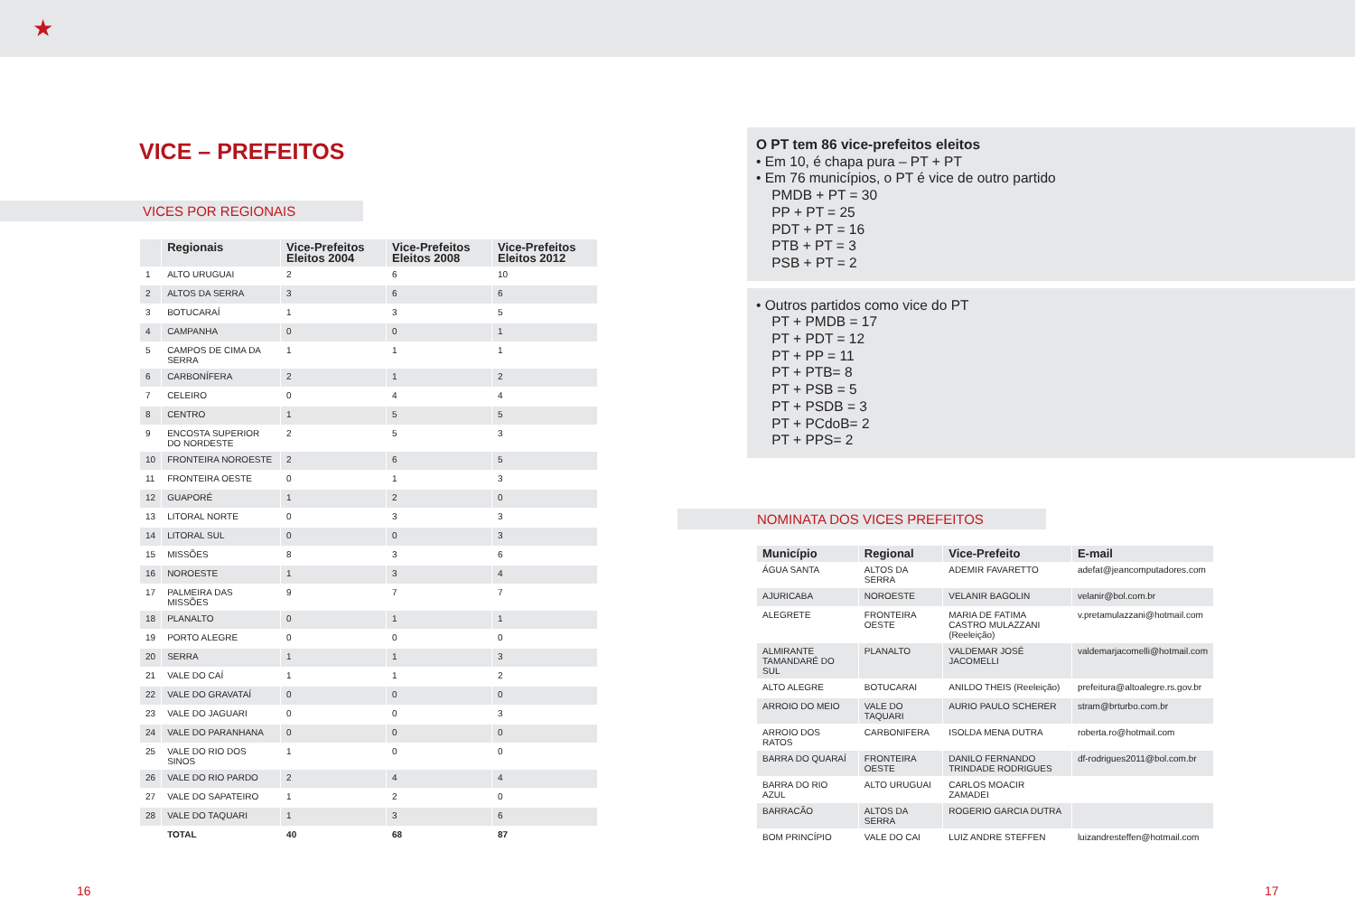★
VICE – PREFEITOS
VICES POR REGIONAIS
| | Regionais | Vice-Prefeitos Eleitos 2004 | Vice-Prefeitos Eleitos 2008 | Vice-Prefeitos Eleitos 2012 |
| --- | --- | --- | --- | --- |
| 1 | ALTO URUGUAI | 2 | 6 | 10 |
| 2 | ALTOS DA SERRA | 3 | 6 | 6 |
| 3 | BOTUCARAÍ | 1 | 3 | 5 |
| 4 | CAMPANHA | 0 | 0 | 1 |
| 5 | CAMPOS DE CIMA DA SERRA | 1 | 1 | 1 |
| 6 | CARBONÍFERA | 2 | 1 | 2 |
| 7 | CELEIRO | 0 | 4 | 4 |
| 8 | CENTRO | 1 | 5 | 5 |
| 9 | ENCOSTA SUPERIOR DO NORDESTE | 2 | 5 | 3 |
| 10 | FRONTEIRA NOROESTE | 2 | 6 | 5 |
| 11 | FRONTEIRA OESTE | 0 | 1 | 3 |
| 12 | GUAPORÉ | 1 | 2 | 0 |
| 13 | LITORAL NORTE | 0 | 3 | 3 |
| 14 | LITORAL SUL | 0 | 0 | 3 |
| 15 | MISSÕES | 8 | 3 | 6 |
| 16 | NOROESTE | 1 | 3 | 4 |
| 17 | PALMEIRA DAS MISSÕES | 9 | 7 | 7 |
| 18 | PLANALTO | 0 | 1 | 1 |
| 19 | PORTO ALEGRE | 0 | 0 | 0 |
| 20 | SERRA | 1 | 1 | 3 |
| 21 | VALE DO CAÍ | 1 | 1 | 2 |
| 22 | VALE DO GRAVATAÍ | 0 | 0 | 0 |
| 23 | VALE DO JAGUARI | 0 | 0 | 3 |
| 24 | VALE DO PARANHANA | 0 | 0 | 0 |
| 25 | VALE DO RIO DOS SINOS | 1 | 0 | 0 |
| 26 | VALE DO RIO PARDO | 2 | 4 | 4 |
| 27 | VALE DO SAPATEIRO | 1 | 2 | 0 |
| 28 | VALE DO TAQUARI | 1 | 3 | 6 |
| | TOTAL | 40 | 68 | 87 |
16
O PT tem 86 vice-prefeitos eleitos
• Em 10, é chapa pura – PT + PT
• Em 76 municípios, o PT é vice de outro partido
PMDB + PT = 30
PP + PT = 25
PDT + PT = 16
PTB + PT = 3
PSB + PT = 2
• Outros partidos como vice do PT
PT + PMDB = 17
PT + PDT = 12
PT + PP = 11
PT + PTB= 8
PT + PSB = 5
PT + PSDB = 3
PT + PCdoB= 2
PT + PPS= 2
NOMINATA DOS VICES PREFEITOS
| Município | Regional | Vice-Prefeito | E-mail |
| --- | --- | --- | --- |
| ÁGUA SANTA | ALTOS DA SERRA | ADEMIR FAVARETTO | adefat@jeancomputadores.com |
| AJURICABA | NOROESTE | VELANIR BAGOLIN | velanir@bol.com.br |
| ALEGRETE | FRONTEIRA OESTE | MARIA DE FATIMA CASTRO MULAZZANI (Reeleição) | v.pretamulazzani@hotmail.com |
| ALMIRANTE TAMANDARÉ DO SUL | PLANALTO | VALDEMAR JOSÉ JACOMELLI | valdemarjacomelli@hotmail.com |
| ALTO ALEGRE | BOTUCARAI | ANILDO THEIS (Reeleição) | prefeitura@altoalegre.rs.gov.br |
| ARROIO DO MEIO | VALE DO TAQUARI | AURIO PAULO SCHERER | stram@brturbo.com.br |
| ARROIO DOS RATOS | CARBONIFERA | ISOLDA MENA DUTRA | roberta.ro@hotmail.com |
| BARRA DO QUARAÍ | FRONTEIRA OESTE | DANILO FERNANDO TRINDADE RODRIGUES | df-rodrigues2011@bol.com.br |
| BARRA DO RIO AZUL | ALTO URUGUAI | CARLOS MOACIR ZAMADEI | |
| BARRACÃO | ALTOS DA SERRA | ROGERIO GARCIA DUTRA | |
| BOM PRINCÍPIO | VALE DO CAI | LUIZ ANDRE STEFFEN | luizandresteffen@hotmail.com |
17